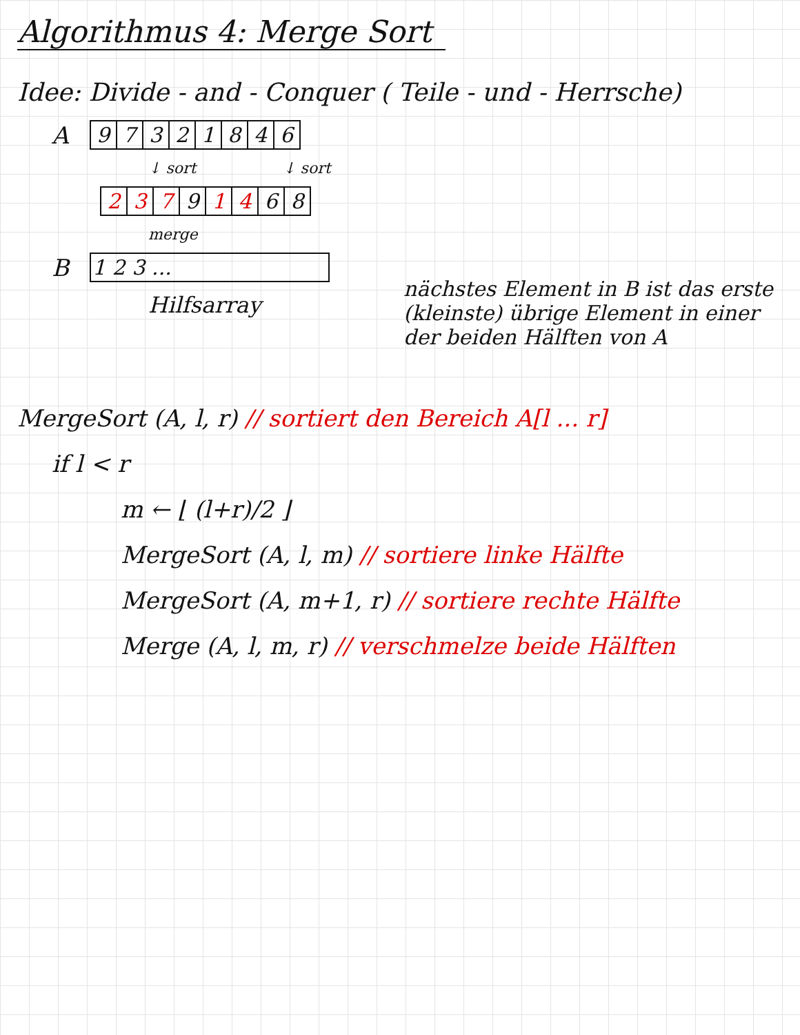Algorithmus 4: Merge Sort
Idee: Divide - and - Conquer ( Teile - und - Herrsche)
A
| 9 | 7 | 3 | 2 | 1 | 8 | 4 | 6 |
↓ sort ↓ sort
| 2 | 3 | 7 | 9 | 1 | 4 | 6 | 8 |
merge
B
| 1 2 3 ... |
Hilfsarray
nächstes Element in B ist das erste (kleinste) übrige Element in einer der beiden Hälften von A
MergeSort (A, l, r) // sortiert den Bereich A[l ... r]
if l < r
m ← ⌊ (l+r)/2 ⌋
MergeSort (A, l, m) // sortiere linke Hälfte
MergeSort (A, m+1, r) // sortiere rechte Hälfte
Merge (A, l, m, r) // verschmelze beide Hälften